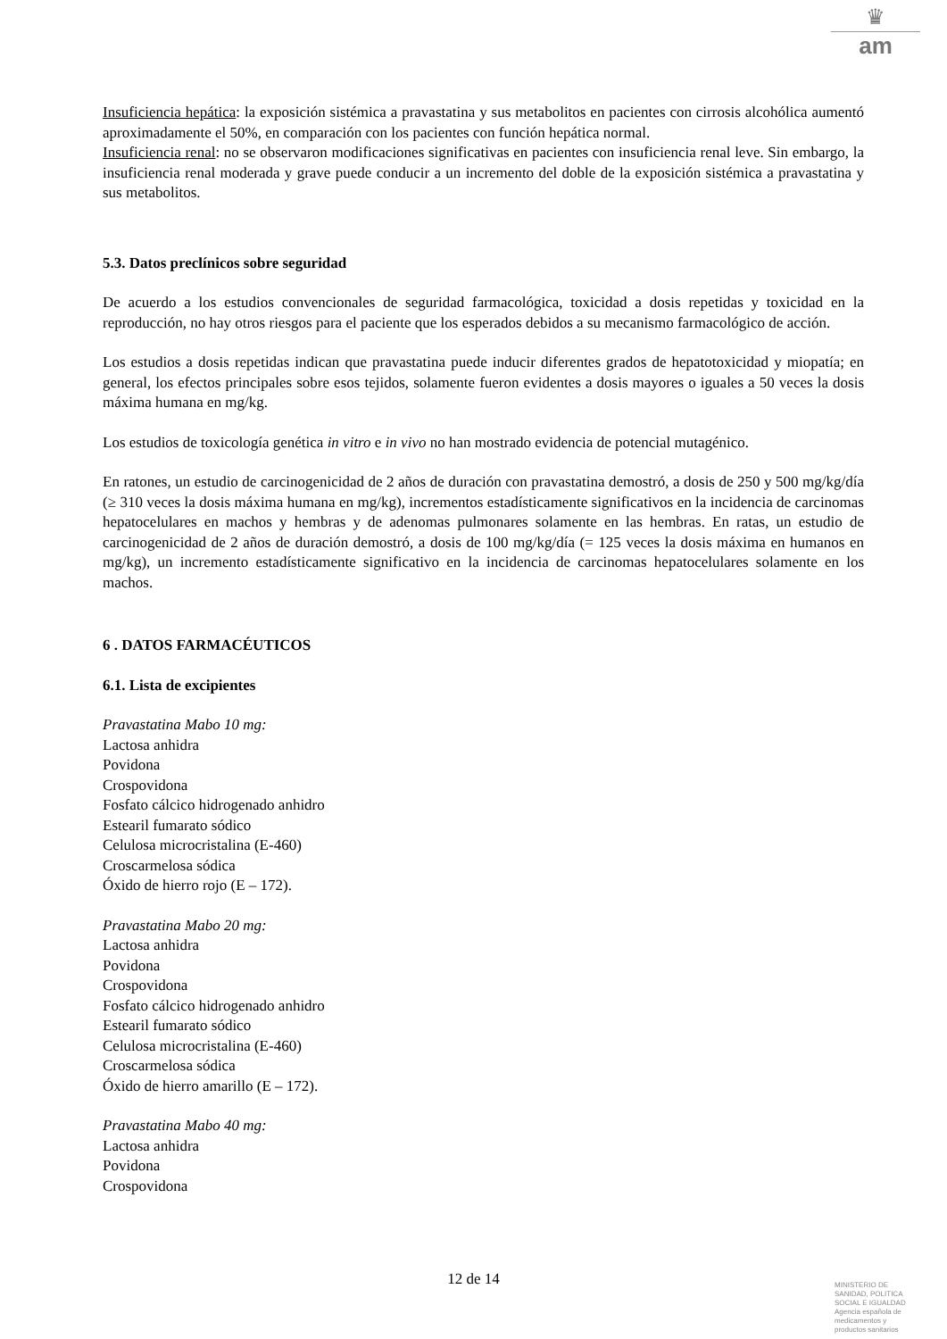♛
am
Insuficiencia hepática: la exposición sistémica a pravastatina y sus metabolitos en pacientes con cirrosis alcohólica aumentó aproximadamente el 50%, en comparación con los pacientes con función hepática normal.
Insuficiencia renal: no se observaron modificaciones significativas en pacientes con insuficiencia renal leve. Sin embargo, la insuficiencia renal moderada y grave puede conducir a un incremento del doble de la exposición sistémica a pravastatina y sus metabolitos.
5.3. Datos preclínicos sobre seguridad
De acuerdo a los estudios convencionales de seguridad farmacológica, toxicidad a dosis repetidas y toxicidad en la reproducción, no hay otros riesgos para el paciente que los esperados debidos a su mecanismo farmacológico de acción.
Los estudios a dosis repetidas indican que pravastatina puede inducir diferentes grados de hepatotoxicidad y miopatía; en general, los efectos principales sobre esos tejidos, solamente fueron evidentes a dosis mayores o iguales a 50 veces la dosis máxima humana en mg/kg.
Los estudios de toxicología genética in vitro e in vivo no han mostrado evidencia de potencial mutagénico.
En ratones, un estudio de carcinogenicidad de 2 años de duración con pravastatina demostró, a dosis de 250 y 500 mg/kg/día (≥ 310 veces la dosis máxima humana en mg/kg), incrementos estadísticamente significativos en la incidencia de carcinomas hepatocelulares en machos y hembras y de adenomas pulmonares solamente en las hembras. En ratas, un estudio de carcinogenicidad de 2 años de duración demostró, a dosis de 100 mg/kg/día (= 125 veces la dosis máxima en humanos en mg/kg), un incremento estadísticamente significativo en la incidencia de carcinomas hepatocelulares solamente en los machos.
6 . DATOS FARMACÉUTICOS
6.1. Lista de excipientes
Pravastatina Mabo 10 mg:
Lactosa anhidra
Povidona
Crospovidona
Fosfato cálcico hidrogenado anhidro
Estearil fumarato sódico
Celulosa microcristalina (E-460)
Croscarmelosa sódica
Óxido de hierro rojo (E – 172).
Pravastatina Mabo 20 mg:
Lactosa anhidra
Povidona
Crospovidona
Fosfato cálcico hidrogenado anhidro
Estearil fumarato sódico
Celulosa microcristalina (E-460)
Croscarmelosa sódica
Óxido de hierro amarillo (E – 172).
Pravastatina Mabo 40 mg:
Lactosa anhidra
Povidona
Crospovidona
12 de 14
MINISTERIO DE
SANIDAD, POLITICA
SOCIAL E IGUALDAD
Agencia española de
medicamentos y
productos sanitarios